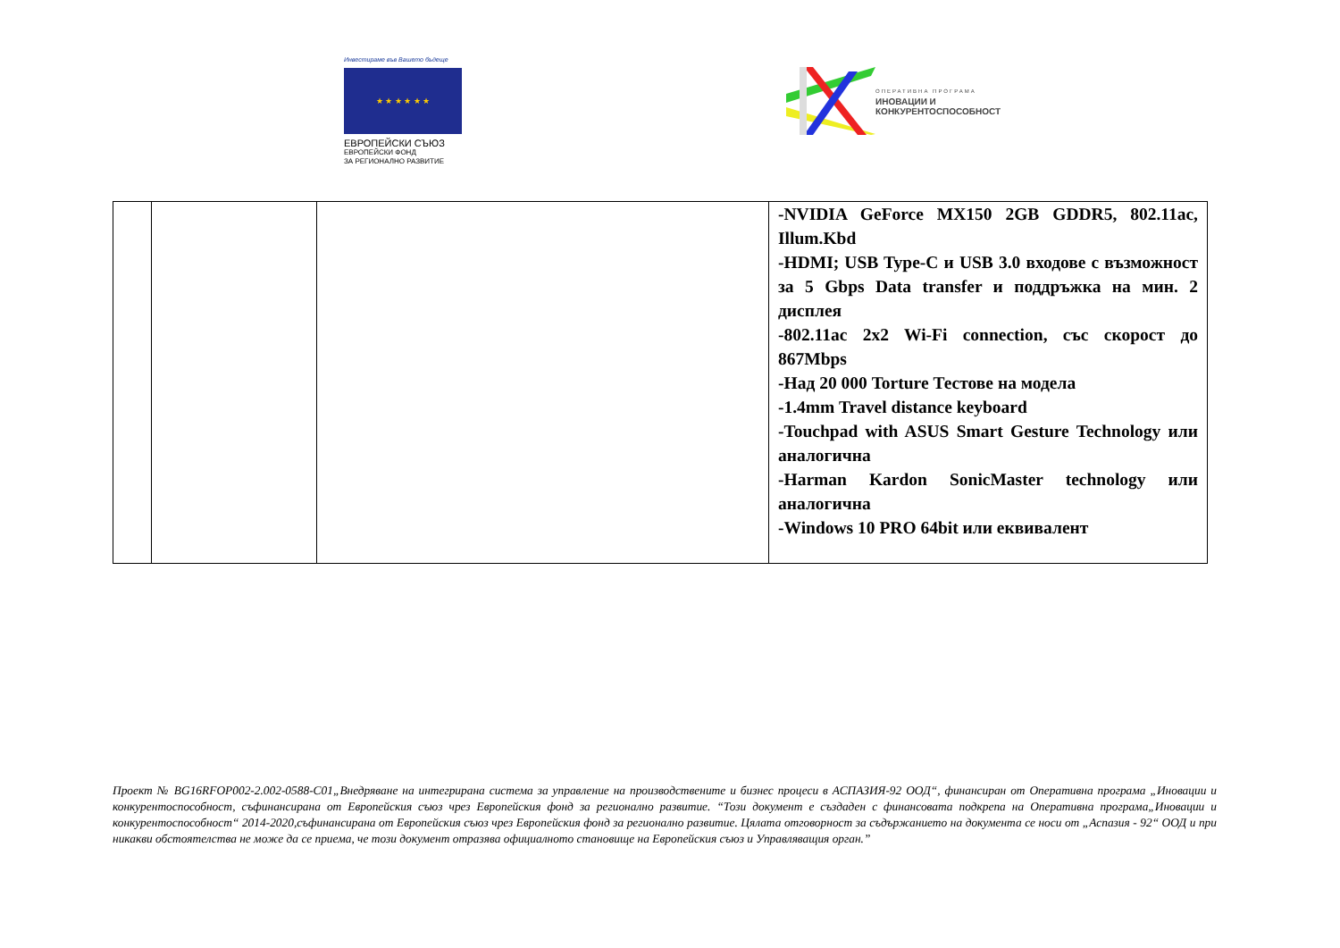Инвестираме във Вашето бъдеще
★ ★ ★ ★ ★ ★
ЕВРОПЕЙСКИ СЪЮЗ
ЕВРОПЕЙСКИ ФОНД
ЗА РЕГИОНАЛНО РАЗВИТИЕ
ОПЕРАТИВНА ПРОГРАМА
ИНОВАЦИИ И
КОНКУРЕНТОСПОСОБНОСТ
| | | | -NVIDIA GeForce MX150 2GB GDDR5, 802.11ac, Illum.Kbd -HDMI; USB Type-C и USB 3.0 входове с възможност за 5 Gbps Data transfer и поддръжка на мин. 2 дисплея -802.11ac 2x2 Wi-Fi connection, със скорост до 867Mbps -Над 20 000 Torture Тестове на модела -1.4mm Travel distance keyboard -Touchpad with ASUS Smart Gesture Technology или аналогична -Harman Kardon SonicMaster technology или аналогична -Windows 10 PRO 64bit или еквивалент |
Проект № BG16RFOP002-2.002-0588-C01„Внедряване на интегрирана система за управление на производствените и бизнес процеси в АСПАЗИЯ-92 ООД“, финансиран от Оперативна програма „Иновации и конкурентоспособност, съфинансирана от Европейския съюз чрез Европейския фонд за регионално развитие. “Този документ е създаден с финансовата подкрепа на Оперативна програма„Иновации и конкурентоспособност“ 2014-2020,съфинансирана от Европейския съюз чрез Европейския фонд за регионално развитие. Цялата отговорност за съдържанието на документа се носи от „Аспазия - 92“ ООД и при никакви обстоятелства не може да се приема, че този документ отразява официалното становище на Европейския съюз и Управляващия орган.”